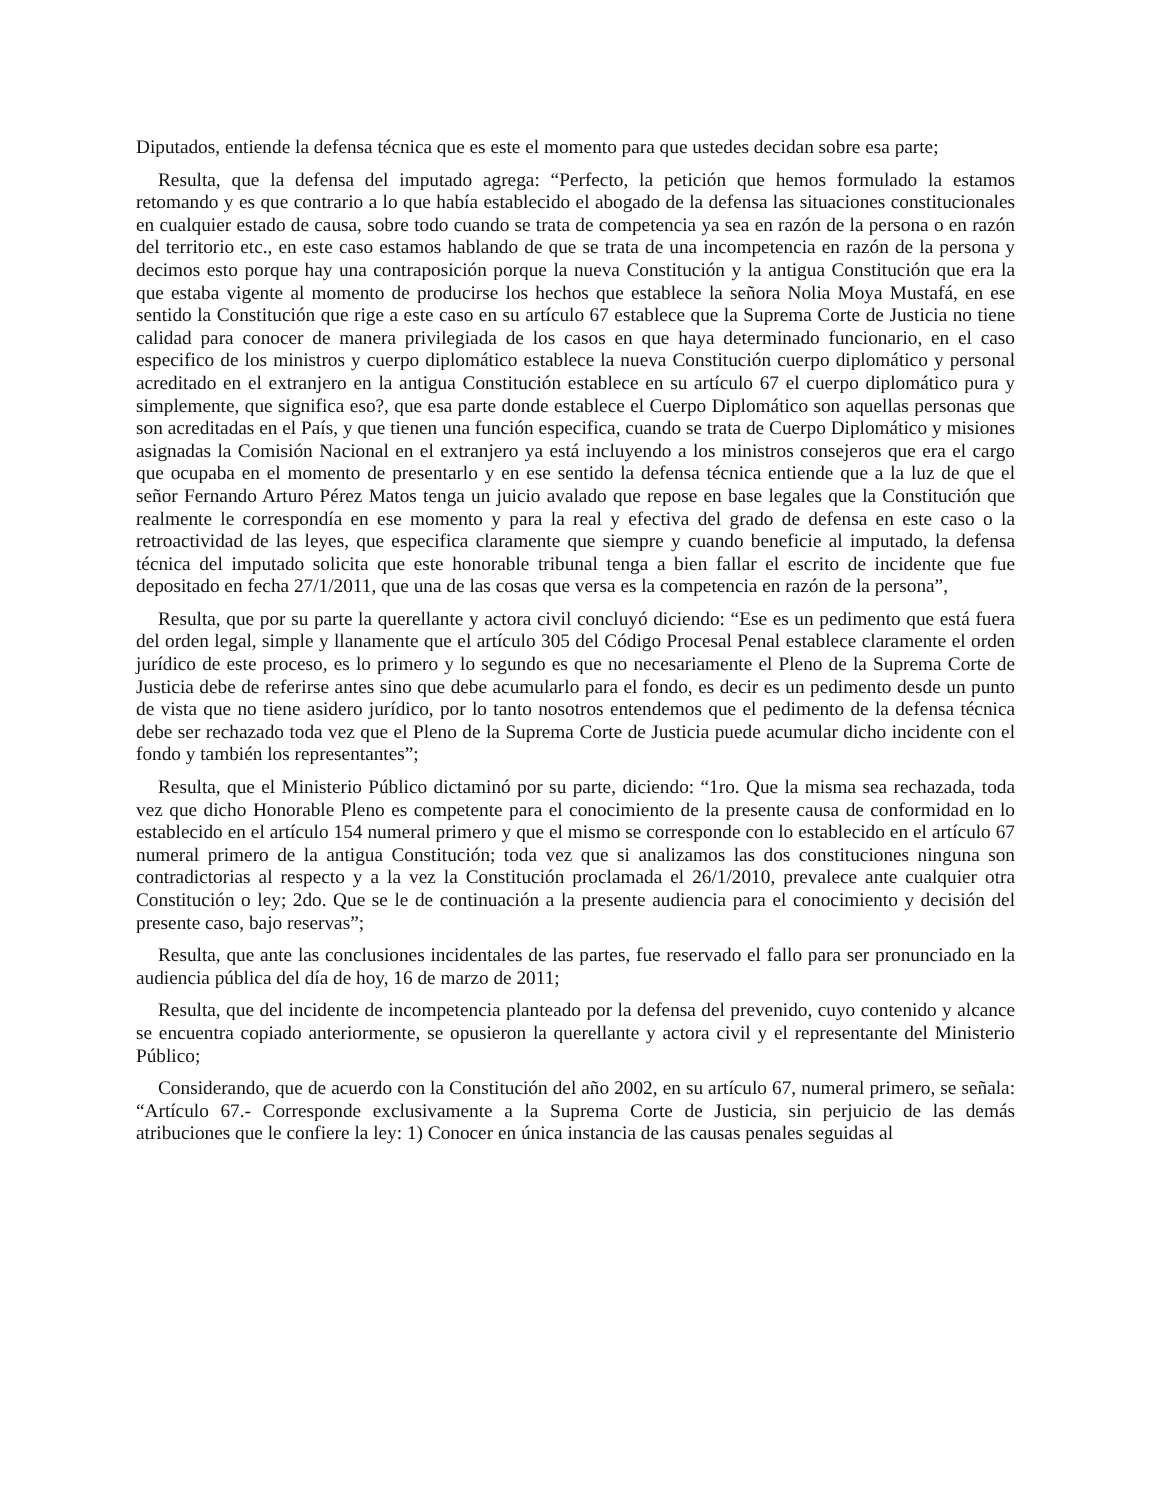Diputados, entiende la defensa técnica que es este el momento para que ustedes decidan sobre esa parte;
Resulta, que la defensa del imputado agrega: “Perfecto, la petición que hemos formulado la estamos retomando y es que contrario a lo que había establecido el abogado de la defensa las situaciones constitucionales en cualquier estado de causa, sobre todo cuando se trata de competencia ya sea en razón de la persona o en razón del territorio etc., en este caso estamos hablando de que se trata de una incompetencia en razón de la persona y decimos esto porque hay una contraposición porque la nueva Constitución y la antigua Constitución que era la que estaba vigente al momento de producirse los hechos que establece la señora Nolia Moya Mustafá, en ese sentido la Constitución que rige a este caso en su artículo 67 establece que la Suprema Corte de Justicia no tiene calidad para conocer de manera privilegiada de los casos en que haya determinado funcionario, en el caso especifico de los ministros y cuerpo diplomático establece la nueva Constitución cuerpo diplomático y personal acreditado en el extranjero en la antigua Constitución establece en su artículo 67 el cuerpo diplomático pura y simplemente, que significa eso?, que esa parte donde establece el Cuerpo Diplomático son aquellas personas que son acreditadas en el País, y que tienen una función especifica, cuando se trata de Cuerpo Diplomático y misiones asignadas la Comisión Nacional en el extranjero ya está incluyendo a los ministros consejeros que era el cargo que ocupaba en el momento de presentarlo y en ese sentido la defensa técnica entiende que a la luz de que el señor Fernando Arturo Pérez Matos tenga un juicio avalado que repose en base legales que la Constitución que realmente le correspondía en ese momento y para la real y efectiva del grado de defensa en este caso o la retroactividad de las leyes, que especifica claramente que siempre y cuando beneficie al imputado, la defensa técnica del imputado solicita que este honorable tribunal tenga a bien fallar el escrito de incidente que fue depositado en fecha 27/1/2011, que una de las cosas que versa es la competencia en razón de la persona”,
Resulta, que por su parte la querellante y actora civil concluyó diciendo: “Ese es un pedimento que está fuera del orden legal, simple y llanamente que el artículo 305 del Código Procesal Penal establece claramente el orden jurídico de este proceso, es lo primero y lo segundo es que no necesariamente el Pleno de la Suprema Corte de Justicia debe de referirse antes sino que debe acumularlo para el fondo, es decir es un pedimento desde un punto de vista que no tiene asidero jurídico, por lo tanto nosotros entendemos que el pedimento de la defensa técnica debe ser rechazado toda vez que el Pleno de la Suprema Corte de Justicia puede acumular dicho incidente con el fondo y también los representantes”;
Resulta, que el Ministerio Público dictaminó por su parte, diciendo: “1ro. Que la misma sea rechazada, toda vez que dicho Honorable Pleno es competente para el conocimiento de la presente causa de conformidad en lo establecido en el artículo 154 numeral primero y que el mismo se corresponde con lo establecido en el artículo 67 numeral primero de la antigua Constitución; toda vez que si analizamos las dos constituciones ninguna son contradictorias al respecto y a la vez la Constitución proclamada el 26/1/2010, prevalece ante cualquier otra Constitución o ley; 2do. Que se le de continuación a la presente audiencia para el conocimiento y decisión del presente caso, bajo reservas”;
Resulta, que ante las conclusiones incidentales de las partes, fue reservado el fallo para ser pronunciado en la audiencia pública del día de hoy, 16 de marzo de 2011;
Resulta, que del incidente de incompetencia planteado por la defensa del prevenido, cuyo contenido y alcance se encuentra copiado anteriormente, se opusieron la querellante y actora civil y el representante del Ministerio Público;
Considerando, que de acuerdo con la Constitución del año 2002, en su artículo 67, numeral primero, se señala: “Artículo 67.- Corresponde exclusivamente a la Suprema Corte de Justicia, sin perjuicio de las demás atribuciones que le confiere la ley: 1) Conocer en única instancia de las causas penales seguidas al